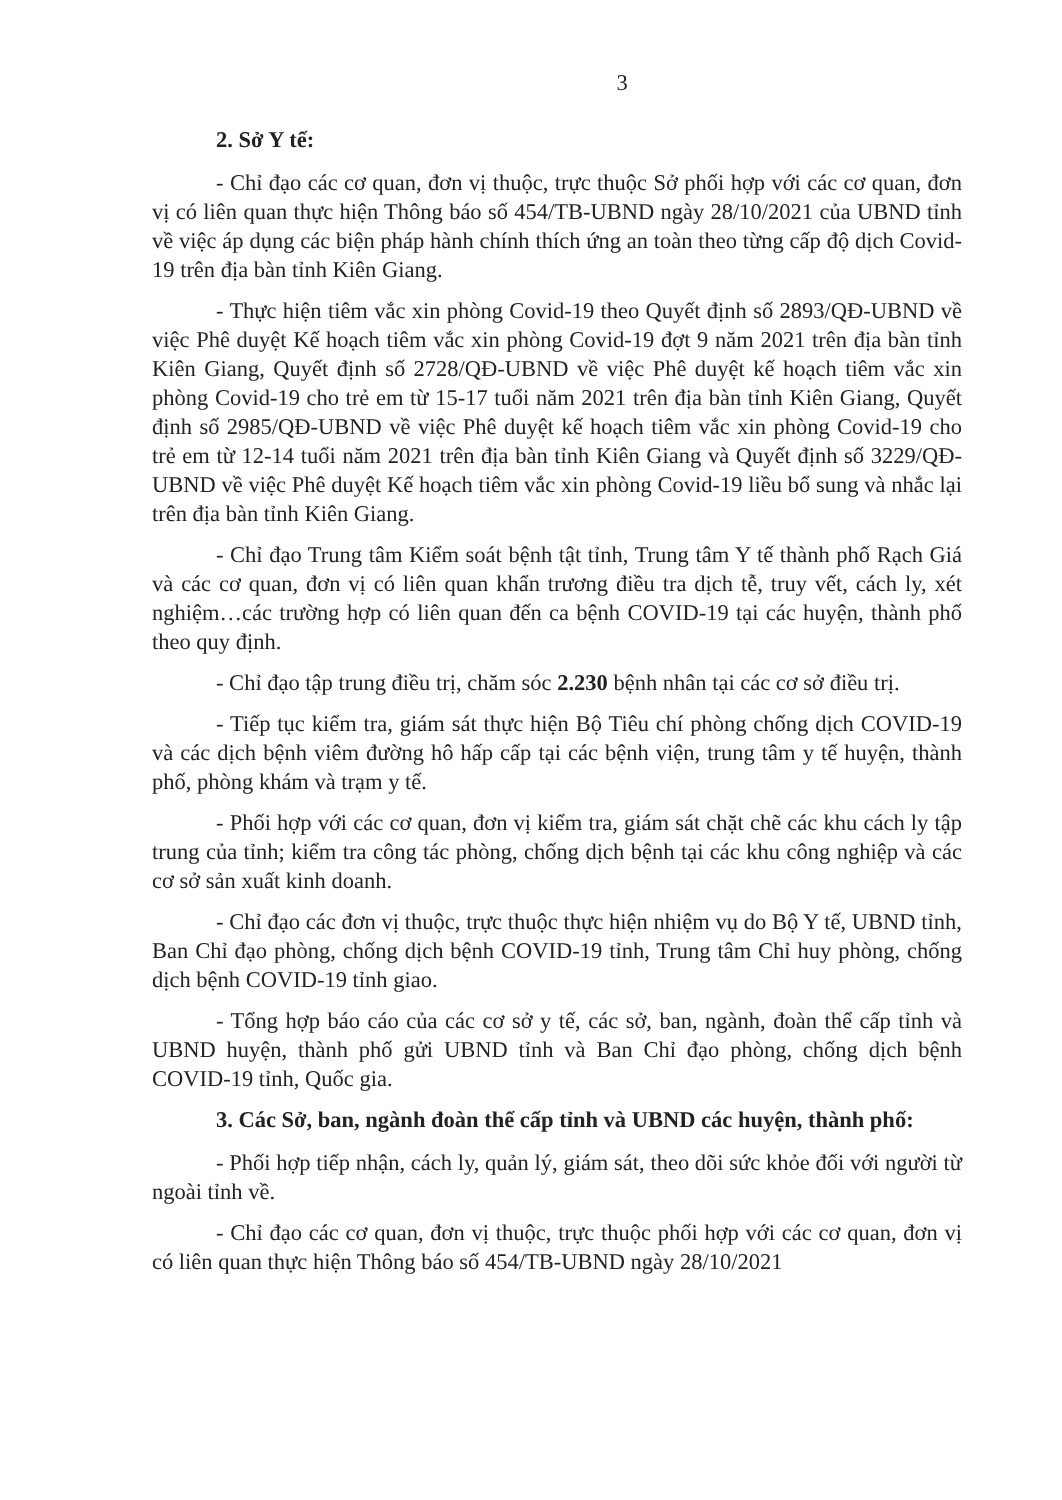3
2. Sở Y tế:
- Chỉ đạo các cơ quan, đơn vị thuộc, trực thuộc Sở phối hợp với các cơ quan, đơn vị có liên quan thực hiện Thông báo số 454/TB-UBND ngày 28/10/2021 của UBND tỉnh về việc áp dụng các biện pháp hành chính thích ứng an toàn theo từng cấp độ dịch Covid-19 trên địa bàn tỉnh Kiên Giang.
- Thực hiện tiêm vắc xin phòng Covid-19 theo Quyết định số 2893/QĐ-UBND về việc Phê duyệt Kế hoạch tiêm vắc xin phòng Covid-19 đợt 9 năm 2021 trên địa bàn tỉnh Kiên Giang, Quyết định số 2728/QĐ-UBND về việc Phê duyệt kế hoạch tiêm vắc xin phòng Covid-19 cho trẻ em từ 15-17 tuổi năm 2021 trên địa bàn tỉnh Kiên Giang, Quyết định số 2985/QĐ-UBND về việc Phê duyệt kế hoạch tiêm vắc xin phòng Covid-19 cho trẻ em từ 12-14 tuổi năm 2021 trên địa bàn tỉnh Kiên Giang và Quyết định số 3229/QĐ-UBND về việc Phê duyệt Kế hoạch tiêm vắc xin phòng Covid-19 liều bổ sung và nhắc lại trên địa bàn tỉnh Kiên Giang.
- Chỉ đạo Trung tâm Kiểm soát bệnh tật tỉnh, Trung tâm Y tế thành phố Rạch Giá và các cơ quan, đơn vị có liên quan khẩn trương điều tra dịch tễ, truy vết, cách ly, xét nghiệm…các trường hợp có liên quan đến ca bệnh COVID-19 tại các huyện, thành phố theo quy định.
- Chỉ đạo tập trung điều trị, chăm sóc 2.230 bệnh nhân tại các cơ sở điều trị.
- Tiếp tục kiểm tra, giám sát thực hiện Bộ Tiêu chí phòng chống dịch COVID-19 và các dịch bệnh viêm đường hô hấp cấp tại các bệnh viện, trung tâm y tế huyện, thành phố, phòng khám và trạm y tế.
- Phối hợp với các cơ quan, đơn vị kiểm tra, giám sát chặt chẽ các khu cách ly tập trung của tỉnh; kiểm tra công tác phòng, chống dịch bệnh tại các khu công nghiệp và các cơ sở sản xuất kinh doanh.
- Chỉ đạo các đơn vị thuộc, trực thuộc thực hiện nhiệm vụ do Bộ Y tế, UBND tỉnh, Ban Chỉ đạo phòng, chống dịch bệnh COVID-19 tỉnh, Trung tâm Chỉ huy phòng, chống dịch bệnh COVID-19 tỉnh giao.
- Tổng hợp báo cáo của các cơ sở y tế, các sở, ban, ngành, đoàn thể cấp tỉnh và UBND huyện, thành phố gửi UBND tỉnh và Ban Chỉ đạo phòng, chống dịch bệnh COVID-19 tỉnh, Quốc gia.
3. Các Sở, ban, ngành đoàn thể cấp tỉnh và UBND các huyện, thành phố:
- Phối hợp tiếp nhận, cách ly, quản lý, giám sát, theo dõi sức khỏe đối với người từ ngoài tỉnh về.
- Chỉ đạo các cơ quan, đơn vị thuộc, trực thuộc phối hợp với các cơ quan, đơn vị có liên quan thực hiện Thông báo số 454/TB-UBND ngày 28/10/2021